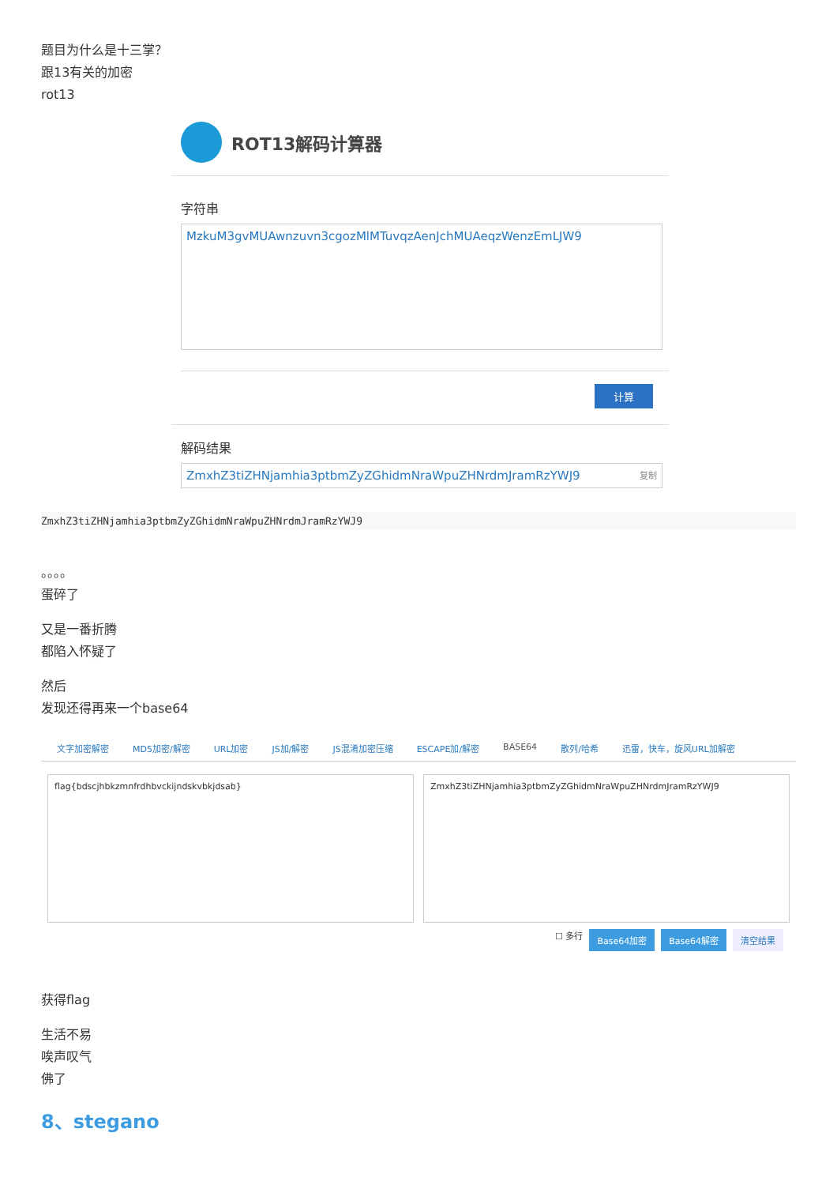题目为什么是十三掌？
跟13有关的加密
rot13
ROT13解码计算器
字符串
MzkuM3gvMUAwnzuvn3cgozMlMTuvqzAenJchMUAeqzWenzEmLJW9
计算
解码结果
ZmxhZ3tiZHNjamhia3ptbmZyZGhidmNraWpuZHNrdmJramRzYWJ9 复制
ZmxhZ3tiZHNjamhia3ptbmZyZGhidmNraWpuZHNrdmJramRzYWJ9
。。。。
蛋碎了
又是一番折腾
都陷入怀疑了
然后
发现还得再来一个base64
文字加密解密 MD5加密/解密 URL加密 JS加/解密 JS混淆加密压缩 ESCAPE加/解密 BASE64 散列/哈希 迅雷，快车，旋风URL加解密
flag{bdscjhbkzmnfrdhbvckijndskvbkjdsab}
ZmxhZ3tiZHNjamhia3ptbmZyZGhidmNraWpuZHNrdmJramRzYWJ9
☐ 多行 Base64加密 Base64解密 清空结果
获得flag
生活不易
唉声叹气
佛了
8、stegano